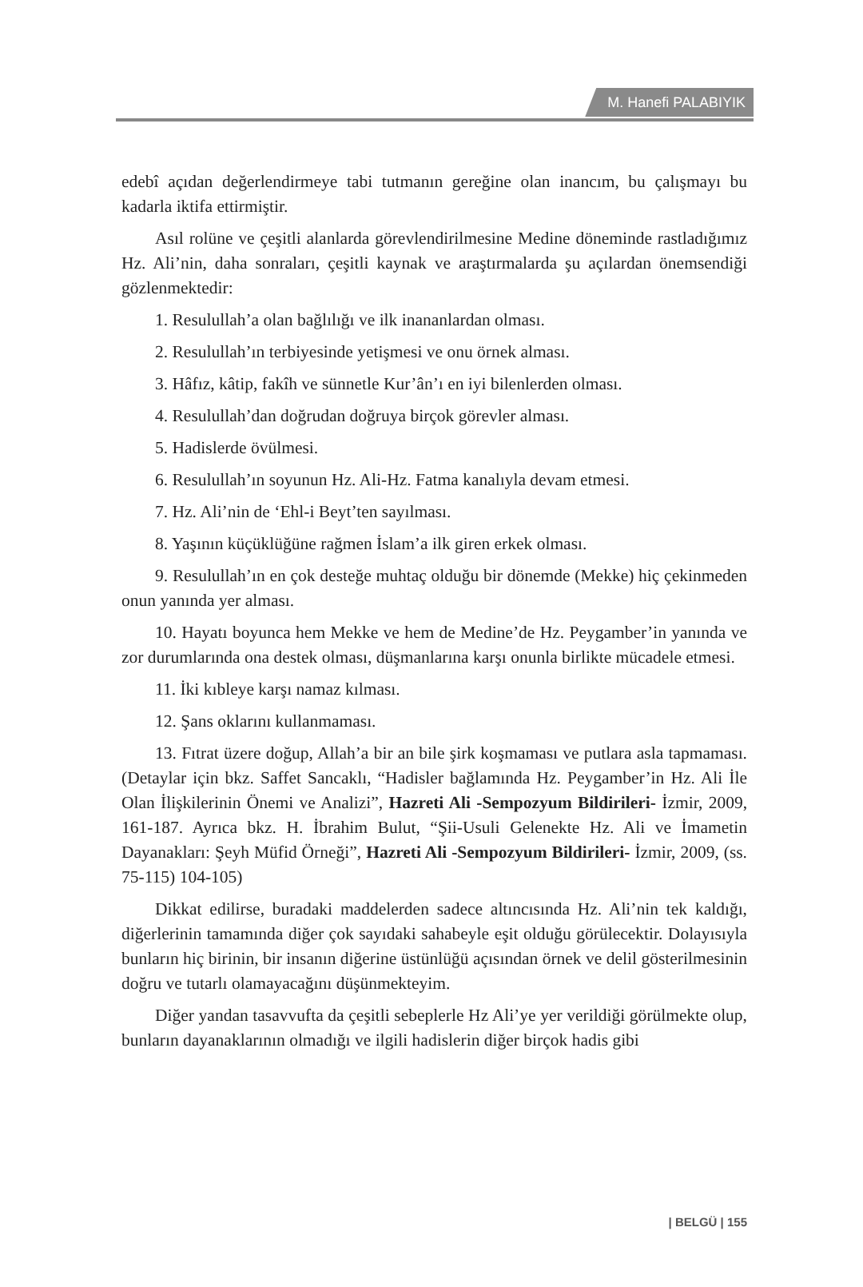M. Hanefi PALABIYIK
edebî açıdan değerlendirmeye tabi tutmanın gereğine olan inancım, bu çalışmayı bu kadarla iktifa ettirmiştir.
Asıl rolüne ve çeşitli alanlarda görevlendirilmesine Medine döneminde rastladığımız Hz. Ali’nin, daha sonraları, çeşitli kaynak ve araştırmalarda şu açılardan önemsendiği gözlenmektedir:
1. Resulullah’a olan bağlılığı ve ilk inananlardan olması.
2. Resulullah’ın terbiyesinde yetişmesi ve onu örnek alması.
3. Hâfız, kâtip, fakîh ve sünnetle Kur’ân’ı en iyi bilenlerden olması.
4. Resulullah’dan doğrudan doğruya birçok görevler alması.
5. Hadislerde övülmesi.
6. Resulullah’ın soyunun Hz. Ali-Hz. Fatma kanalıyla devam etmesi.
7. Hz. Ali’nin de ‘Ehl-i Beyt’ten sayılması.
8. Yaşının küçüklüğüne rağmen İslam’a ilk giren erkek olması.
9. Resulullah’ın en çok desteğe muhtaç olduğu bir dönemde (Mekke) hiç çekinmeden onun yanında yer alması.
10. Hayatı boyunca hem Mekke ve hem de Medine’de Hz. Peygamber’in yanında ve zor durumlarında ona destek olması, düşmanlarına karşı onunla birlikte mücadele etmesi.
11. İki kıbleye karşı namaz kılması.
12. Şans oklarını kullanmaması.
13. Fıtrat üzere doğup, Allah’a bir an bile şirk koşmaması ve putlara asla tapmaması. (Detaylar için bkz. Saffet Sancaklı, “Hadisler bağlamında Hz. Peygamber’in Hz. Ali İle Olan İlişkilerinin Önemi ve Analizi”, Hazreti Ali -Sempozyum Bildirileri- İzmir, 2009, 161-187. Ayrıca bkz. H. İbrahim Bulut, “Şii-Usuli Gelenekte Hz. Ali ve İmametin Dayanakları: Şeyh Müfid Örneği”, Hazreti Ali -Sempozyum Bildirileri- İzmir, 2009, (ss. 75-115) 104-105)
Dikkat edilirse, buradaki maddelerden sadece altıncısında Hz. Ali’nin tek kaldığı, diğerlerinin tamamında diğer çok sayıdaki sahabeyle eşit olduğu görülecektir. Dolayısıyla bunların hiç birinin, bir insanın diğerine üstünlüğü açısından örnek ve delil gösterilmesinin doğru ve tutarlı olamayacağını düşünmekteyim.
Diğer yandan tasavvufta da çeşitli sebeplerle Hz Ali’ye yer verildiği görülmekte olup, bunların dayanaklarının olmadığı ve ilgili hadislerin diğer birçok hadis gibi
| BELGÜ | 155